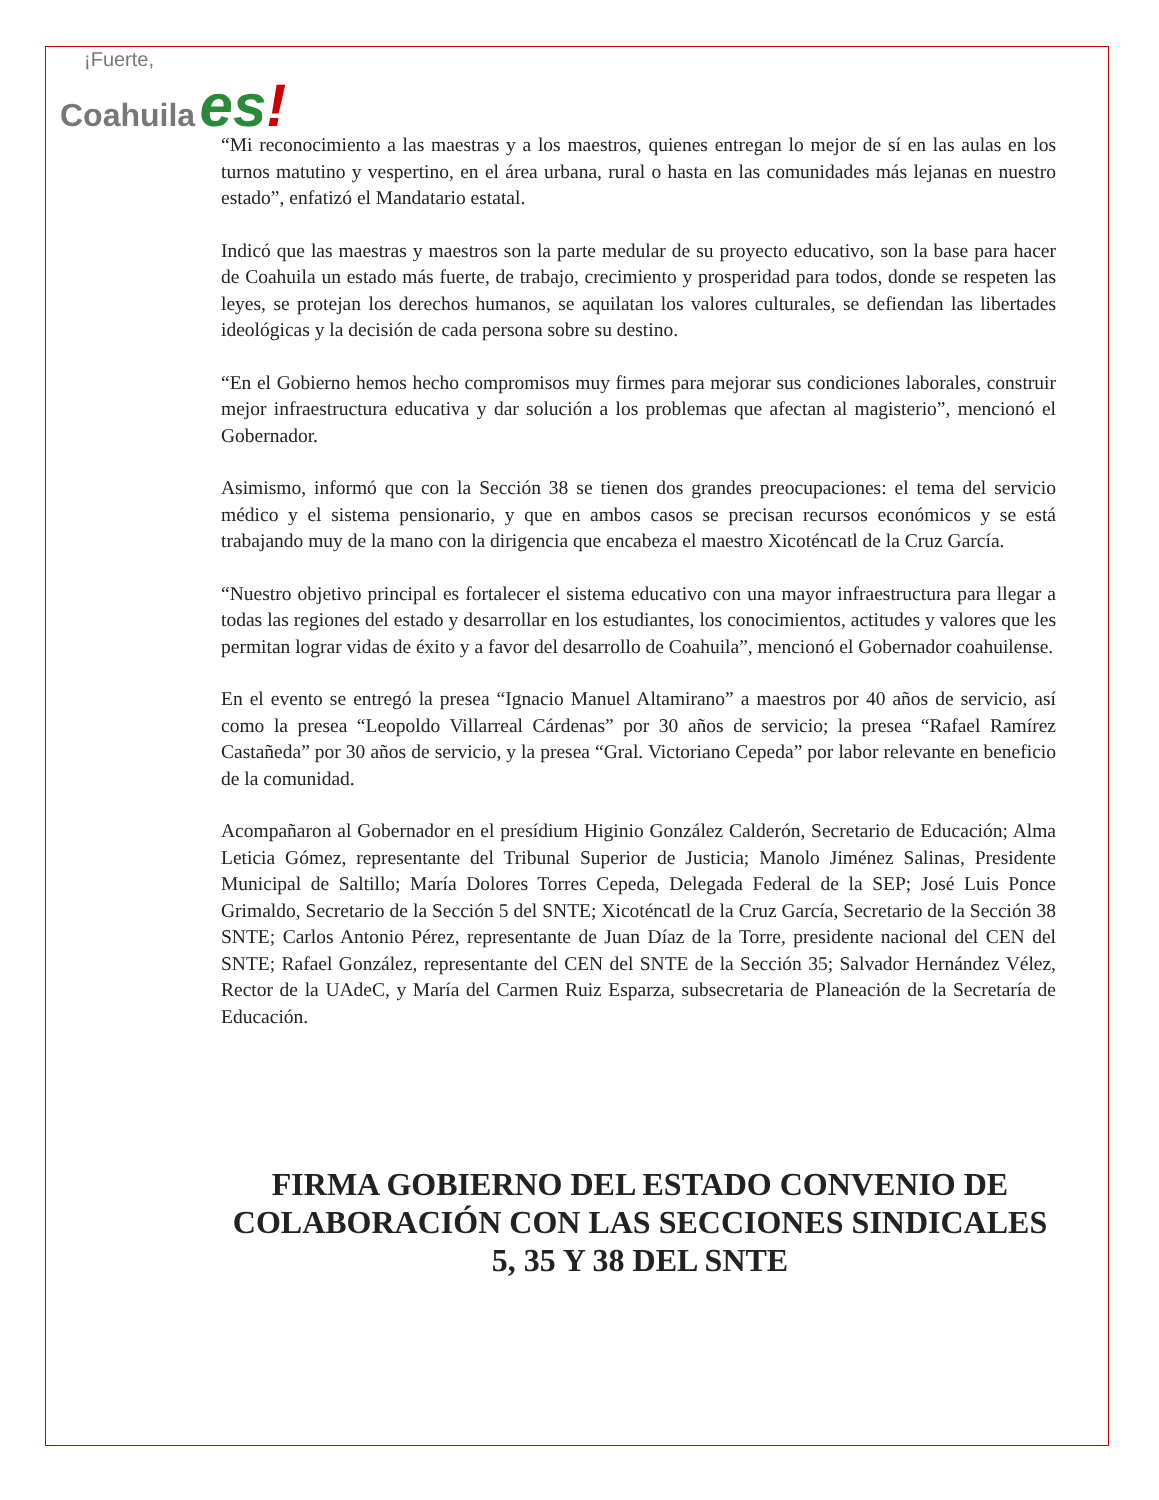¡Fuerte,
Coahuila es!
“Mi reconocimiento a las maestras y a los maestros, quienes entregan lo mejor de sí en las aulas en los turnos matutino y vespertino, en el área urbana, rural o hasta en las comunidades más lejanas en nuestro estado”, enfatizó el Mandatario estatal.
Indicó que las maestras y maestros son la parte medular de su proyecto educativo, son la base para hacer de Coahuila un estado más fuerte, de trabajo, crecimiento y prosperidad para todos, donde se respeten las leyes, se protejan los derechos humanos, se aquilatan los valores culturales, se defiendan las libertades ideológicas y la decisión de cada persona sobre su destino.
“En el Gobierno hemos hecho compromisos muy firmes para mejorar sus condiciones laborales, construir mejor infraestructura educativa y dar solución a los problemas que afectan al magisterio”, mencionó el Gobernador.
Asimismo, informó que con la Sección 38 se tienen dos grandes preocupaciones: el tema del servicio médico y el sistema pensionario, y que en ambos casos se precisan recursos económicos y se está trabajando muy de la mano con la dirigencia que encabeza el maestro Xicoténcatl de la Cruz García.
“Nuestro objetivo principal es fortalecer el sistema educativo con una mayor infraestructura para llegar a todas las regiones del estado y desarrollar en los estudiantes, los conocimientos, actitudes y valores que les permitan lograr vidas de éxito y a favor del desarrollo de Coahuila”, mencionó el Gobernador coahuilense.
En el evento se entregó la presea “Ignacio Manuel Altamirano” a maestros por 40 años de servicio, así como la presea “Leopoldo Villarreal Cárdenas” por 30 años de servicio; la presea “Rafael Ramírez Castañeda” por 30 años de servicio, y la presea “Gral. Victoriano Cepeda” por labor relevante en beneficio de la comunidad.
Acompañaron al Gobernador en el presídium Higinio González Calderón, Secretario de Educación; Alma Leticia Gómez, representante del Tribunal Superior de Justicia; Manolo Jiménez Salinas, Presidente Municipal de Saltillo; María Dolores Torres Cepeda, Delegada Federal de la SEP; José Luis Ponce Grimaldo, Secretario de la Sección 5 del SNTE; Xicoténcatl de la Cruz García, Secretario de la Sección 38 SNTE; Carlos Antonio Pérez, representante de Juan Díaz de la Torre, presidente nacional del CEN del SNTE; Rafael González, representante del CEN del SNTE de la Sección 35; Salvador Hernández Vélez, Rector de la UAdeC, y María del Carmen Ruiz Esparza, subsecretaria de Planeación de la Secretaría de Educación.
FIRMA GOBIERNO DEL ESTADO CONVENIO DE COLABORACIÓN CON LAS SECCIONES SINDICALES 5, 35 Y 38 DEL SNTE